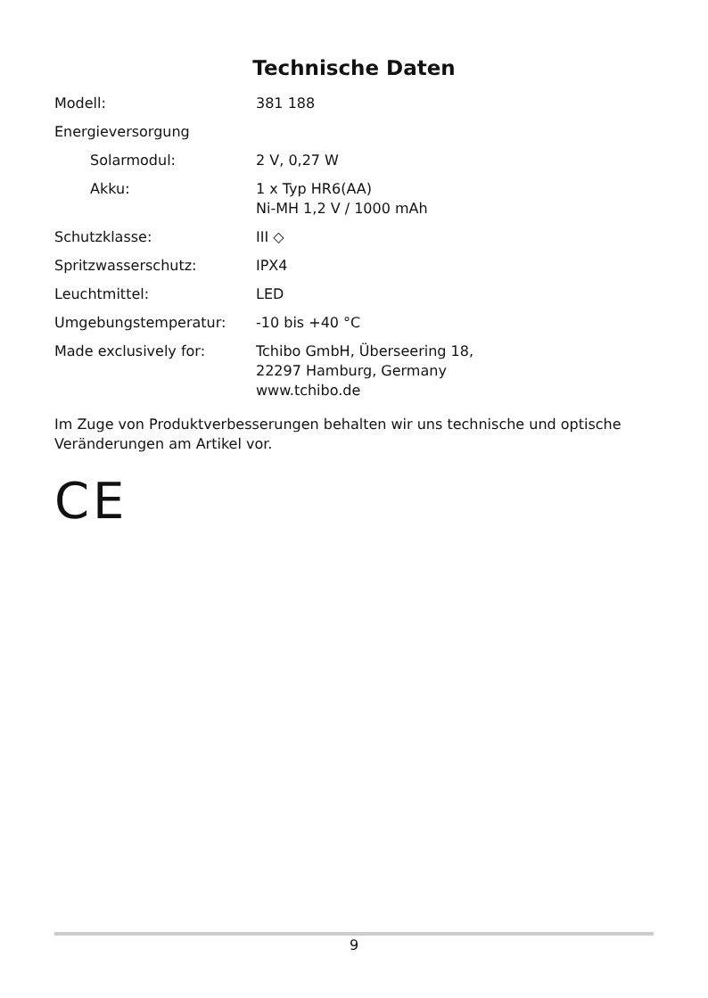Technische Daten
| Modell: | 381 188 |
| Energieversorgung | |
| Solarmodul: | 2 V, 0,27 W |
| Akku: | 1 x Typ HR6(AA) Ni-MH 1,2 V / 1000 mAh |
| Schutzklasse: | III ◇ |
| Spritzwasserschutz: | IPX4 |
| Leuchtmittel: | LED |
| Umgebungstemperatur: | -10 bis +40 °C |
| Made exclusively for: | Tchibo GmbH, Überseering 18, 22297 Hamburg, Germany www.tchibo.de |
Im Zuge von Produktverbesserungen behalten wir uns technische und optische Veränderungen am Artikel vor.
CE
9